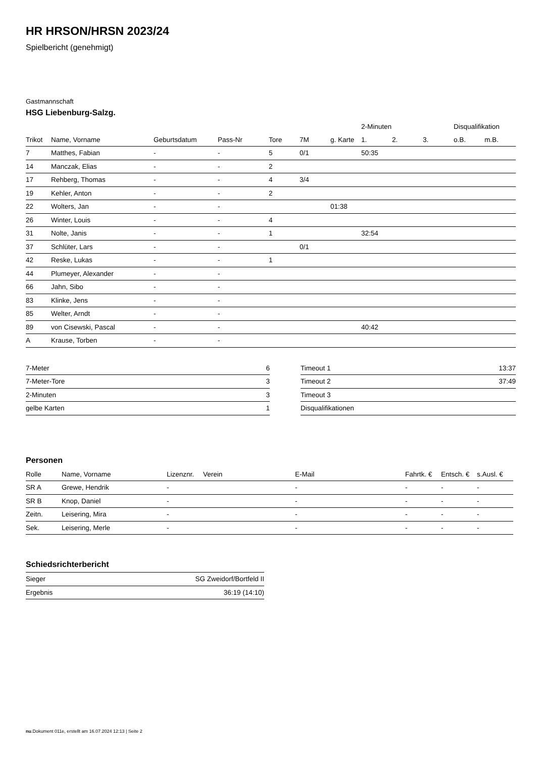HR HRSON/HRSN 2023/24
Spielbericht (genehmigt)
Gastmannschaft
HSG Liebenburg-Salzg.
| | | | | | | | 2-Minuten | | | Disqualifikation | |
| --- | --- | --- | --- | --- | --- | --- | --- | --- | --- | --- | --- |
| Trikot | Name, Vorname | Geburtsdatum | Pass-Nr | Tore | 7M | g. Karte | 1. | 2. | 3. | o.B. | m.B. |
| 7 | Matthes, Fabian | - | - | 5 | 0/1 | | 50:35 | | | | |
| 14 | Manczak, Elias | - | - | 2 | | | | | | | |
| 17 | Rehberg, Thomas | - | - | 4 | 3/4 | | | | | | |
| 19 | Kehler, Anton | - | - | 2 | | | | | | | |
| 22 | Wolters, Jan | - | - | | | 01:38 | | | | | |
| 26 | Winter, Louis | - | - | 4 | | | | | | | |
| 31 | Nolte, Janis | - | - | 1 | | | 32:54 | | | | |
| 37 | Schlüter, Lars | - | - | | 0/1 | | | | | | |
| 42 | Reske, Lukas | - | - | 1 | | | | | | | |
| 44 | Plumeyer, Alexander | - | - | | | | | | | | |
| 66 | Jahn, Sibo | - | - | | | | | | | | |
| 83 | Klinke, Jens | - | - | | | | | | | | |
| 85 | Welter, Arndt | - | - | | | | | | | | |
| 89 | von Cisewski, Pascal | - | - | | | | 40:42 | | | | |
| A | Krause, Torben | - | - | | | | | | | | |
| 7-Meter | 6 |
| 7-Meter-Tore | 3 |
| 2-Minuten | 3 |
| gelbe Karten | 1 |
| Timeout 1 | 13:37 |
| Timeout 2 | 37:49 |
| Timeout 3 | |
| Disqualifikationen | |
Personen
| Rolle | Name, Vorname | Lizenznr. | Verein | E-Mail | Fahrtk. € | Entsch. € | s.Ausl. € |
| --- | --- | --- | --- | --- | --- | --- | --- |
| SR A | Grewe, Hendrik | - | | - | - | - | - |
| SR B | Knop, Daniel | - | | - | - | - | - |
| Zeitn. | Leisering, Mira | - | | - | - | - | - |
| Sek. | Leisering, Merle | - | | - | - | - | - |
Schiedsrichterbericht
| Sieger | SG Zweidorf/Bortfeld II |
| Ergebnis | 36:19 (14:10) |
nu.Dokument 011e, erstellt am 16.07.2024 12:13 | Seite 2